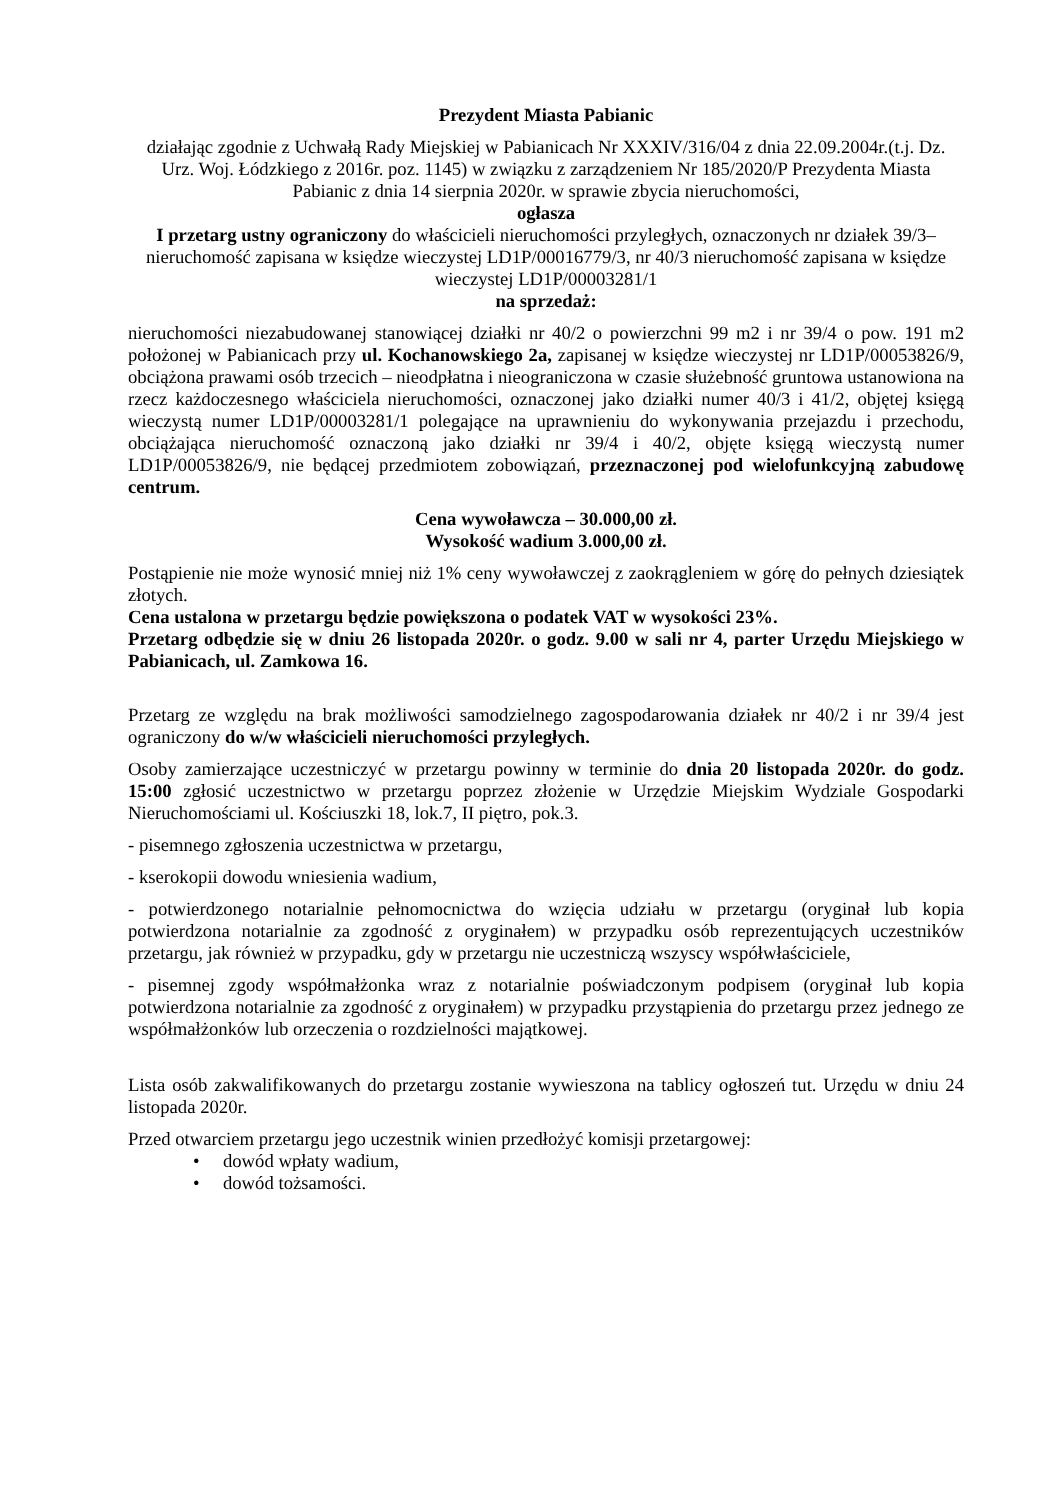Prezydent Miasta Pabianic
działając zgodnie z Uchwałą Rady Miejskiej w Pabianicach Nr XXXIV/316/04 z dnia 22.09.2004r.(t.j. Dz. Urz. Woj. Łódzkiego z 2016r. poz. 1145) w związku z zarządzeniem Nr 185/2020/P Prezydenta Miasta Pabianic z dnia 14 sierpnia 2020r. w sprawie zbycia nieruchomości,
ogłasza
I przetarg ustny ograniczony do właścicieli nieruchomości przyległych, oznaczonych nr działek 39/3– nieruchomość zapisana w księdze wieczystej LD1P/00016779/3, nr 40/3 nieruchomość zapisana w księdze wieczystej LD1P/00003281/1
na sprzedaż:
nieruchomości niezabudowanej stanowiącej działki nr 40/2 o powierzchni 99 m2 i nr 39/4 o pow. 191 m2 położonej w Pabianicach przy ul. Kochanowskiego 2a, zapisanej w księdze wieczystej nr LD1P/00053826/9, obciążona prawami osób trzecich – nieodpłatna i nieograniczona w czasie służebność gruntowa ustanowiona na rzecz każdoczesnego właściciela nieruchomości, oznaczonej jako działki numer 40/3 i 41/2, objętej księgą wieczystą numer LD1P/00003281/1 polegające na uprawnieniu do wykonywania przejazdu i przechodu, obciążająca nieruchomość oznaczoną jako działki nr 39/4 i 40/2, objęte księgą wieczystą numer LD1P/00053826/9, nie będącej przedmiotem zobowiązań, przeznaczonej pod wielofunkcyjną zabudowę centrum.
Cena wywoławcza – 30.000,00 zł.
Wysokość wadium 3.000,00 zł.
Postąpienie nie może wynosić mniej niż 1% ceny wywoławczej z zaokrągleniem w górę do pełnych dziesiątek złotych.
Cena ustalona w przetargu będzie powiększona o podatek VAT w wysokości 23%.
Przetarg odbędzie się w dniu 26 listopada 2020r. o godz. 9.00 w sali nr 4, parter Urzędu Miejskiego w Pabianicach, ul. Zamkowa 16.
Przetarg ze względu na brak możliwości samodzielnego zagospodarowania działek nr 40/2 i nr 39/4 jest ograniczony do w/w właścicieli nieruchomości przyległych.
Osoby zamierzające uczestniczyć w przetargu powinny w terminie do dnia 20 listopada 2020r. do godz. 15:00 zgłosić uczestnictwo w przetargu poprzez złożenie w Urzędzie Miejskim Wydziale Gospodarki Nieruchomościami ul. Kościuszki 18, lok.7, II piętro, pok.3.
- pisemnego zgłoszenia uczestnictwa w przetargu,
- kserokopii dowodu wniesienia wadium,
- potwierdzonego notarialnie pełnomocnictwa do wzięcia udziału w przetargu (oryginał lub kopia potwierdzona notarialnie za zgodność z oryginałem) w przypadku osób reprezentujących uczestników przetargu, jak również w przypadku, gdy w przetargu nie uczestniczą wszyscy współwłaściciele,
- pisemnej zgody współmałżonka wraz z notarialnie poświadczonym podpisem (oryginał lub kopia potwierdzona notarialnie za zgodność z oryginałem) w przypadku przystąpienia do przetargu przez jednego ze współmałżonków lub orzeczenia o rozdzielności majątkowej.
Lista osób zakwalifikowanych do przetargu zostanie wywieszona na tablicy ogłoszeń tut. Urzędu w dniu 24 listopada 2020r.
Przed otwarciem przetargu jego uczestnik winien przedłożyć komisji przetargowej:
• dowód wpłaty wadium,
• dowód tożsamości.